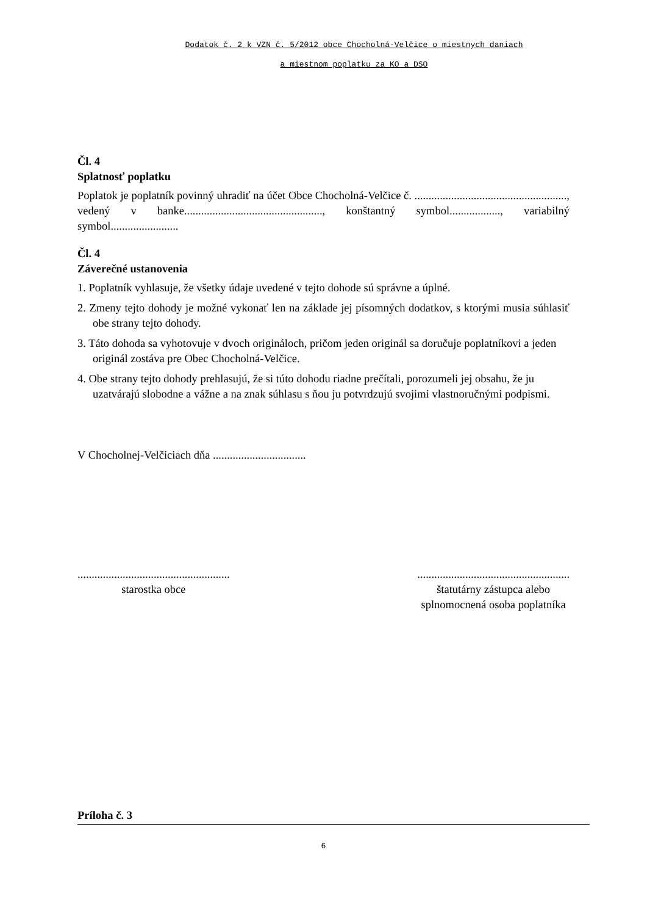Dodatok č. 2 k VZN č. 5/2012 obce Chocholná-Velčice o miestnych daniach
a miestnom poplatku za KO a DSO
Čl. 4
Splatnosť poplatku
Poplatok je poplatník povinný uhradiť na účet Obce Chocholná-Velčice č. ......................................................, vedený v banke................................................., konštantný symbol.................., variabilný symbol........................
Čl. 4
Záverečné ustanovenia
1. Poplatník vyhlasuje, že všetky údaje uvedené v tejto dohode sú správne a úplné.
2. Zmeny tejto dohody je možné vykonať len na základe jej písomných dodatkov, s ktorými musia súhlasiť obe strany tejto dohody.
3. Táto dohoda sa vyhotovuje v dvoch origináloch, pričom jeden originál sa doručuje poplatníkovi a jeden originál zostáva pre Obec Chocholná-Velčice.
4. Obe strany tejto dohody prehlasujú, že si túto dohodu riadne prečítali, porozumeli jej obsahu, že ju uzatvárajú slobodne a vážne a na znak súhlasu s ňou ju potvrdzujú svojimi vlastnoručnými podpismi.
V Chocholnej-Velčiciach dňa .................................
......................................................
starostka obce
......................................................
štatutárny zástupca alebo
splnomocnená osoba poplatníka
Príloha č. 3
6